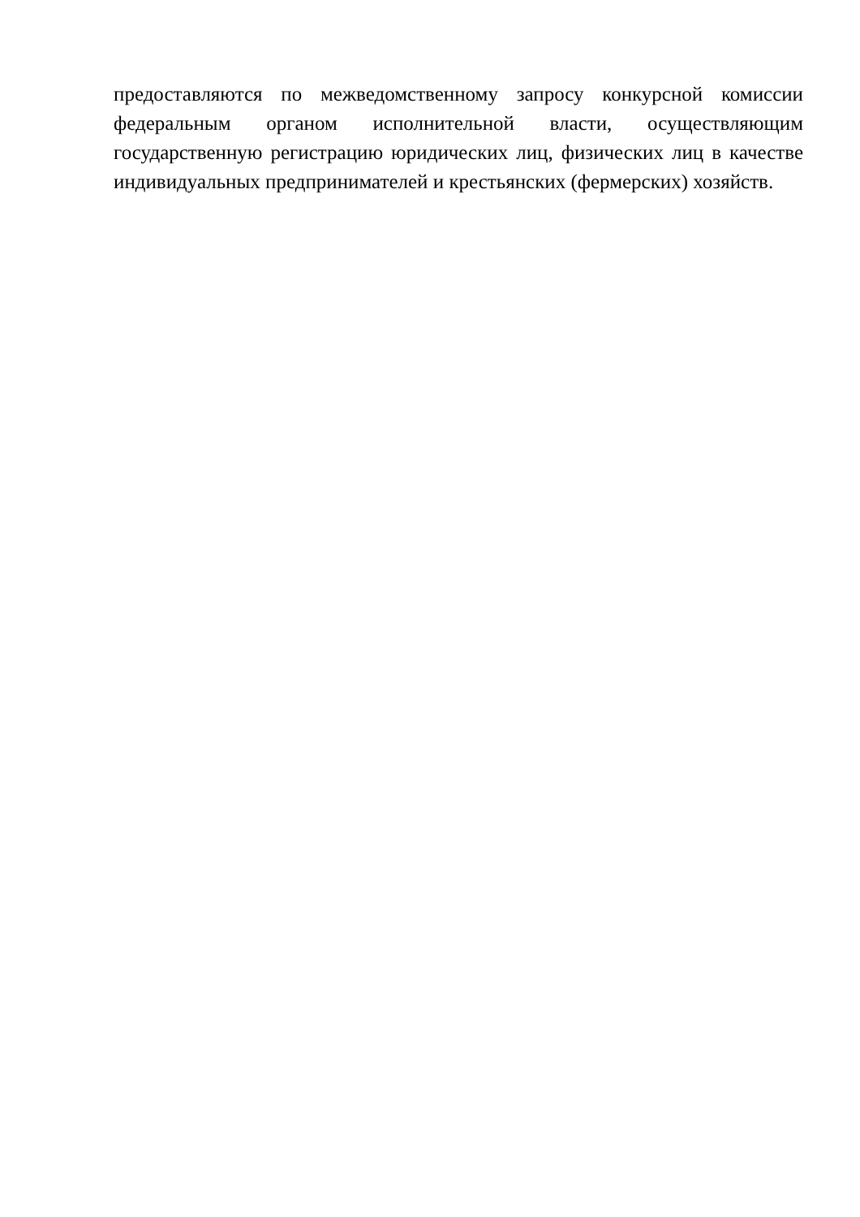предоставляются по межведомственному запросу конкурсной комиссии федеральным органом исполнительной власти, осуществляющим государственную регистрацию юридических лиц, физических лиц в качестве индивидуальных предпринимателей и крестьянских (фермерских) хозяйств.